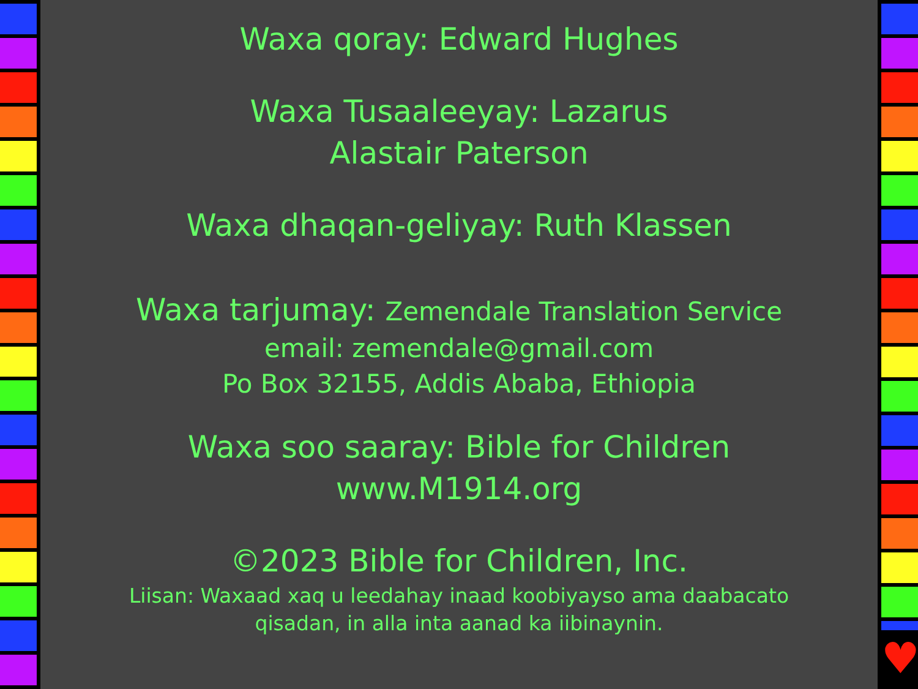Waxa qoray: Edward Hughes
Waxa Tusaaleeyay: Lazarus
Alastair Paterson
Waxa dhaqan-geliyay: Ruth Klassen
Waxa tarjumay: Zemendale Translation Service
email: zemendale@gmail.com
Po Box 32155, Addis Ababa, Ethiopia
Waxa soo saaray: Bible for Children
www.M1914.org
©2023 Bible for Children, Inc.
Liisan: Waxaad xaq u leedahay inaad koobiyayso ama daabacato
qisadan, in alla inta aanad ka iibinaynin.
♥